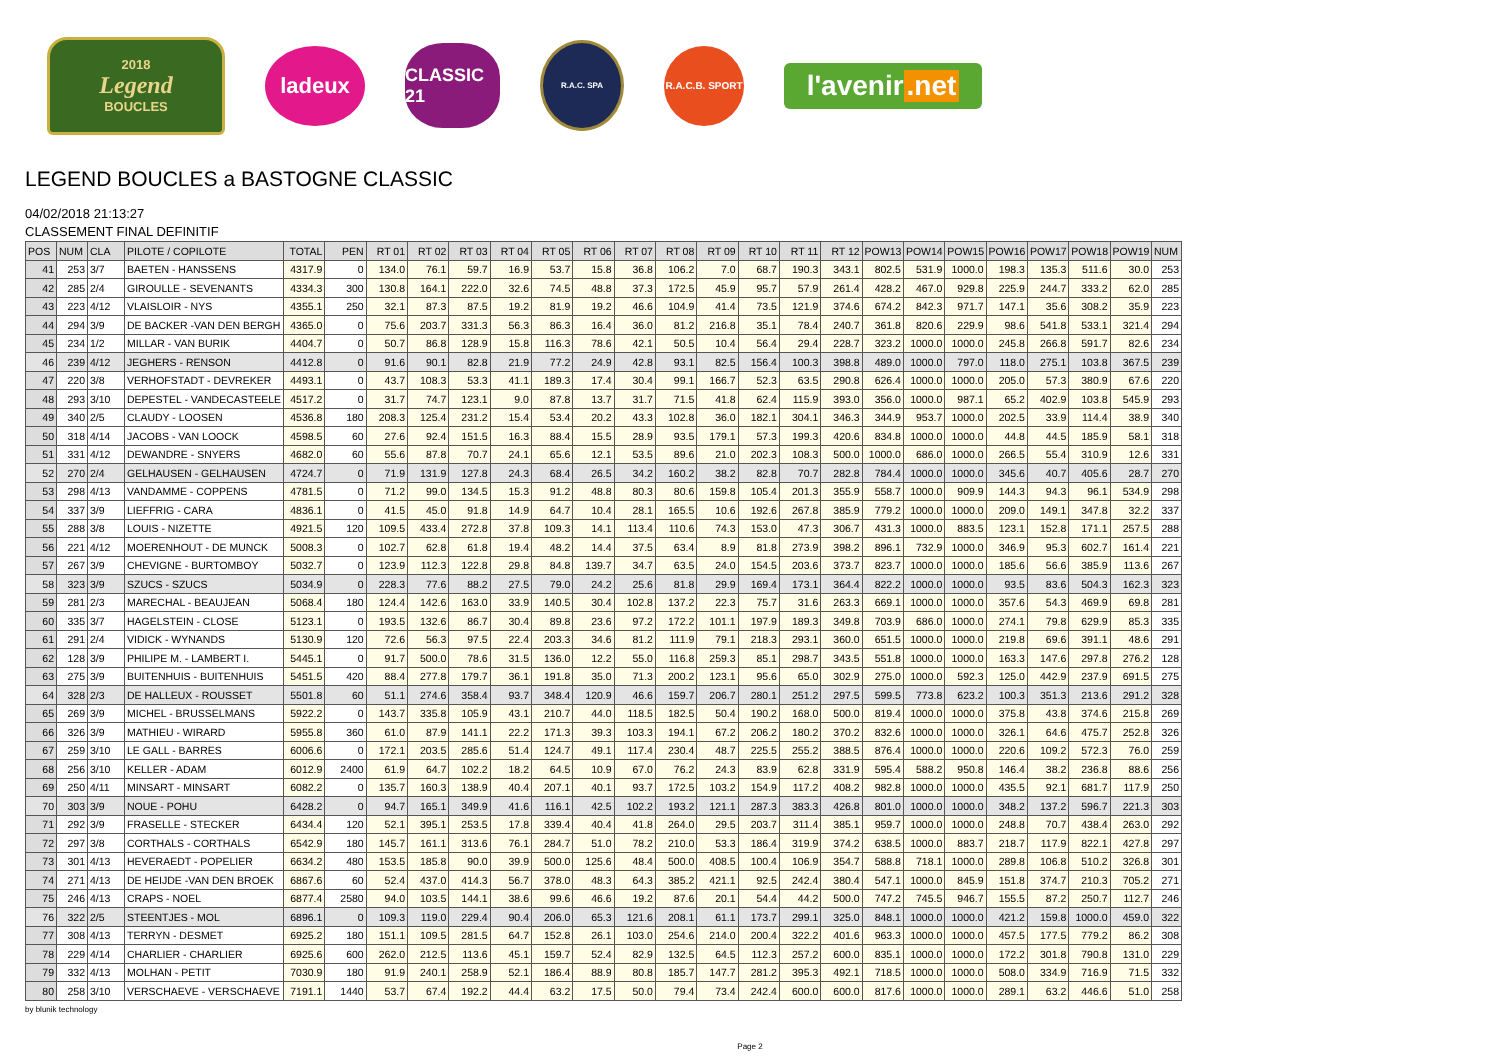2018
Legend
BOUCLES
ladeux
CLASSIC 21
R.A.C. SPA
R.A.C.B. SPORT
l'avenir.net
LEGEND BOUCLES a BASTOGNE CLASSIC
04/02/2018 21:13:27
CLASSEMENT FINAL DEFINITIF
| POS | NUM | CLA | PILOTE / COPILOTE | TOTAL | PEN | RT 01 | RT 02 | RT 03 | RT 04 | RT 05 | RT 06 | RT 07 | RT 08 | RT 09 | RT 10 | RT 11 | RT 12 | POW13 | POW14 | POW15 | POW16 | POW17 | POW18 | POW19 | NUM |
| --- | --- | --- | --- | --- | --- | --- | --- | --- | --- | --- | --- | --- | --- | --- | --- | --- | --- | --- | --- | --- | --- | --- | --- | --- | --- |
| 41 | 253 | 3/7 | BAETEN - HANSSENS | 4317.9 | 0 | 134.0 | 76.1 | 59.7 | 16.9 | 53.7 | 15.8 | 36.8 | 106.2 | 7.0 | 68.7 | 190.3 | 343.1 | 802.5 | 531.9 | 1000.0 | 198.3 | 135.3 | 511.6 | 30.0 | 253 |
| 42 | 285 | 2/4 | GIROULLE - SEVENANTS | 4334.3 | 300 | 130.8 | 164.1 | 222.0 | 32.6 | 74.5 | 48.8 | 37.3 | 172.5 | 45.9 | 95.7 | 57.9 | 261.4 | 428.2 | 467.0 | 929.8 | 225.9 | 244.7 | 333.2 | 62.0 | 285 |
| 43 | 223 | 4/12 | VLAISLOIR - NYS | 4355.1 | 250 | 32.1 | 87.3 | 87.5 | 19.2 | 81.9 | 19.2 | 46.6 | 104.9 | 41.4 | 73.5 | 121.9 | 374.6 | 674.2 | 842.3 | 971.7 | 147.1 | 35.6 | 308.2 | 35.9 | 223 |
| 44 | 294 | 3/9 | DE BACKER -VAN DEN BERGH | 4365.0 | 0 | 75.6 | 203.7 | 331.3 | 56.3 | 86.3 | 16.4 | 36.0 | 81.2 | 216.8 | 35.1 | 78.4 | 240.7 | 361.8 | 820.6 | 229.9 | 98.6 | 541.8 | 533.1 | 321.4 | 294 |
| 45 | 234 | 1/2 | MILLAR - VAN BURIK | 4404.7 | 0 | 50.7 | 86.8 | 128.9 | 15.8 | 116.3 | 78.6 | 42.1 | 50.5 | 10.4 | 56.4 | 29.4 | 228.7 | 323.2 | 1000.0 | 1000.0 | 245.8 | 266.8 | 591.7 | 82.6 | 234 |
| 46 | 239 | 4/12 | JEGHERS - RENSON | 4412.8 | 0 | 91.6 | 90.1 | 82.8 | 21.9 | 77.2 | 24.9 | 42.8 | 93.1 | 82.5 | 156.4 | 100.3 | 398.8 | 489.0 | 1000.0 | 797.0 | 118.0 | 275.1 | 103.8 | 367.5 | 239 |
| 47 | 220 | 3/8 | VERHOFSTADT - DEVREKER | 4493.1 | 0 | 43.7 | 108.3 | 53.3 | 41.1 | 189.3 | 17.4 | 30.4 | 99.1 | 166.7 | 52.3 | 63.5 | 290.8 | 626.4 | 1000.0 | 1000.0 | 205.0 | 57.3 | 380.9 | 67.6 | 220 |
| 48 | 293 | 3/10 | DEPESTEL - VANDECASTEELE | 4517.2 | 0 | 31.7 | 74.7 | 123.1 | 9.0 | 87.8 | 13.7 | 31.7 | 71.5 | 41.8 | 62.4 | 115.9 | 393.0 | 356.0 | 1000.0 | 987.1 | 65.2 | 402.9 | 103.8 | 545.9 | 293 |
| 49 | 340 | 2/5 | CLAUDY - LOOSEN | 4536.8 | 180 | 208.3 | 125.4 | 231.2 | 15.4 | 53.4 | 20.2 | 43.3 | 102.8 | 36.0 | 182.1 | 304.1 | 346.3 | 344.9 | 953.7 | 1000.0 | 202.5 | 33.9 | 114.4 | 38.9 | 340 |
| 50 | 318 | 4/14 | JACOBS - VAN LOOCK | 4598.5 | 60 | 27.6 | 92.4 | 151.5 | 16.3 | 88.4 | 15.5 | 28.9 | 93.5 | 179.1 | 57.3 | 199.3 | 420.6 | 834.8 | 1000.0 | 1000.0 | 44.8 | 44.5 | 185.9 | 58.1 | 318 |
| 51 | 331 | 4/12 | DEWANDRE - SNYERS | 4682.0 | 60 | 55.6 | 87.8 | 70.7 | 24.1 | 65.6 | 12.1 | 53.5 | 89.6 | 21.0 | 202.3 | 108.3 | 500.0 | 1000.0 | 686.0 | 1000.0 | 266.5 | 55.4 | 310.9 | 12.6 | 331 |
| 52 | 270 | 2/4 | GELHAUSEN - GELHAUSEN | 4724.7 | 0 | 71.9 | 131.9 | 127.8 | 24.3 | 68.4 | 26.5 | 34.2 | 160.2 | 38.2 | 82.8 | 70.7 | 282.8 | 784.4 | 1000.0 | 1000.0 | 345.6 | 40.7 | 405.6 | 28.7 | 270 |
| 53 | 298 | 4/13 | VANDAMME - COPPENS | 4781.5 | 0 | 71.2 | 99.0 | 134.5 | 15.3 | 91.2 | 48.8 | 80.3 | 80.6 | 159.8 | 105.4 | 201.3 | 355.9 | 558.7 | 1000.0 | 909.9 | 144.3 | 94.3 | 96.1 | 534.9 | 298 |
| 54 | 337 | 3/9 | LIEFFRIG - CARA | 4836.1 | 0 | 41.5 | 45.0 | 91.8 | 14.9 | 64.7 | 10.4 | 28.1 | 165.5 | 10.6 | 192.6 | 267.8 | 385.9 | 779.2 | 1000.0 | 1000.0 | 209.0 | 149.1 | 347.8 | 32.2 | 337 |
| 55 | 288 | 3/8 | LOUIS - NIZETTE | 4921.5 | 120 | 109.5 | 433.4 | 272.8 | 37.8 | 109.3 | 14.1 | 113.4 | 110.6 | 74.3 | 153.0 | 47.3 | 306.7 | 431.3 | 1000.0 | 883.5 | 123.1 | 152.8 | 171.1 | 257.5 | 288 |
| 56 | 221 | 4/12 | MOERENHOUT - DE MUNCK | 5008.3 | 0 | 102.7 | 62.8 | 61.8 | 19.4 | 48.2 | 14.4 | 37.5 | 63.4 | 8.9 | 81.8 | 273.9 | 398.2 | 896.1 | 732.9 | 1000.0 | 346.9 | 95.3 | 602.7 | 161.4 | 221 |
| 57 | 267 | 3/9 | CHEVIGNE - BURTOMBOY | 5032.7 | 0 | 123.9 | 112.3 | 122.8 | 29.8 | 84.8 | 139.7 | 34.7 | 63.5 | 24.0 | 154.5 | 203.6 | 373.7 | 823.7 | 1000.0 | 1000.0 | 185.6 | 56.6 | 385.9 | 113.6 | 267 |
| 58 | 323 | 3/9 | SZUCS - SZUCS | 5034.9 | 0 | 228.3 | 77.6 | 88.2 | 27.5 | 79.0 | 24.2 | 25.6 | 81.8 | 29.9 | 169.4 | 173.1 | 364.4 | 822.2 | 1000.0 | 1000.0 | 93.5 | 83.6 | 504.3 | 162.3 | 323 |
| 59 | 281 | 2/3 | MARECHAL - BEAUJEAN | 5068.4 | 180 | 124.4 | 142.6 | 163.0 | 33.9 | 140.5 | 30.4 | 102.8 | 137.2 | 22.3 | 75.7 | 31.6 | 263.3 | 669.1 | 1000.0 | 1000.0 | 357.6 | 54.3 | 469.9 | 69.8 | 281 |
| 60 | 335 | 3/7 | HAGELSTEIN - CLOSE | 5123.1 | 0 | 193.5 | 132.6 | 86.7 | 30.4 | 89.8 | 23.6 | 97.2 | 172.2 | 101.1 | 197.9 | 189.3 | 349.8 | 703.9 | 686.0 | 1000.0 | 274.1 | 79.8 | 629.9 | 85.3 | 335 |
| 61 | 291 | 2/4 | VIDICK - WYNANDS | 5130.9 | 120 | 72.6 | 56.3 | 97.5 | 22.4 | 203.3 | 34.6 | 81.2 | 111.9 | 79.1 | 218.3 | 293.1 | 360.0 | 651.5 | 1000.0 | 1000.0 | 219.8 | 69.6 | 391.1 | 48.6 | 291 |
| 62 | 128 | 3/9 | PHILIPE M. - LAMBERT I. | 5445.1 | 0 | 91.7 | 500.0 | 78.6 | 31.5 | 136.0 | 12.2 | 55.0 | 116.8 | 259.3 | 85.1 | 298.7 | 343.5 | 551.8 | 1000.0 | 1000.0 | 163.3 | 147.6 | 297.8 | 276.2 | 128 |
| 63 | 275 | 3/9 | BUITENHUIS - BUITENHUIS | 5451.5 | 420 | 88.4 | 277.8 | 179.7 | 36.1 | 191.8 | 35.0 | 71.3 | 200.2 | 123.1 | 95.6 | 65.0 | 302.9 | 275.0 | 1000.0 | 592.3 | 125.0 | 442.9 | 237.9 | 691.5 | 275 |
| 64 | 328 | 2/3 | DE HALLEUX - ROUSSET | 5501.8 | 60 | 51.1 | 274.6 | 358.4 | 93.7 | 348.4 | 120.9 | 46.6 | 159.7 | 206.7 | 280.1 | 251.2 | 297.5 | 599.5 | 773.8 | 623.2 | 100.3 | 351.3 | 213.6 | 291.2 | 328 |
| 65 | 269 | 3/9 | MICHEL - BRUSSELMANS | 5922.2 | 0 | 143.7 | 335.8 | 105.9 | 43.1 | 210.7 | 44.0 | 118.5 | 182.5 | 50.4 | 190.2 | 168.0 | 500.0 | 819.4 | 1000.0 | 1000.0 | 375.8 | 43.8 | 374.6 | 215.8 | 269 |
| 66 | 326 | 3/9 | MATHIEU - WIRARD | 5955.8 | 360 | 61.0 | 87.9 | 141.1 | 22.2 | 171.3 | 39.3 | 103.3 | 194.1 | 67.2 | 206.2 | 180.2 | 370.2 | 832.6 | 1000.0 | 1000.0 | 326.1 | 64.6 | 475.7 | 252.8 | 326 |
| 67 | 259 | 3/10 | LE GALL - BARRES | 6006.6 | 0 | 172.1 | 203.5 | 285.6 | 51.4 | 124.7 | 49.1 | 117.4 | 230.4 | 48.7 | 225.5 | 255.2 | 388.5 | 876.4 | 1000.0 | 1000.0 | 220.6 | 109.2 | 572.3 | 76.0 | 259 |
| 68 | 256 | 3/10 | KELLER - ADAM | 6012.9 | 2400 | 61.9 | 64.7 | 102.2 | 18.2 | 64.5 | 10.9 | 67.0 | 76.2 | 24.3 | 83.9 | 62.8 | 331.9 | 595.4 | 588.2 | 950.8 | 146.4 | 38.2 | 236.8 | 88.6 | 256 |
| 69 | 250 | 4/11 | MINSART - MINSART | 6082.2 | 0 | 135.7 | 160.3 | 138.9 | 40.4 | 207.1 | 40.1 | 93.7 | 172.5 | 103.2 | 154.9 | 117.2 | 408.2 | 982.8 | 1000.0 | 1000.0 | 435.5 | 92.1 | 681.7 | 117.9 | 250 |
| 70 | 303 | 3/9 | NOUE - POHU | 6428.2 | 0 | 94.7 | 165.1 | 349.9 | 41.6 | 116.1 | 42.5 | 102.2 | 193.2 | 121.1 | 287.3 | 383.3 | 426.8 | 801.0 | 1000.0 | 1000.0 | 348.2 | 137.2 | 596.7 | 221.3 | 303 |
| 71 | 292 | 3/9 | FRASELLE - STECKER | 6434.4 | 120 | 52.1 | 395.1 | 253.5 | 17.8 | 339.4 | 40.4 | 41.8 | 264.0 | 29.5 | 203.7 | 311.4 | 385.1 | 959.7 | 1000.0 | 1000.0 | 248.8 | 70.7 | 438.4 | 263.0 | 292 |
| 72 | 297 | 3/8 | CORTHALS - CORTHALS | 6542.9 | 180 | 145.7 | 161.1 | 313.6 | 76.1 | 284.7 | 51.0 | 78.2 | 210.0 | 53.3 | 186.4 | 319.9 | 374.2 | 638.5 | 1000.0 | 883.7 | 218.7 | 117.9 | 822.1 | 427.8 | 297 |
| 73 | 301 | 4/13 | HEVERAEDT - POPELIER | 6634.2 | 480 | 153.5 | 185.8 | 90.0 | 39.9 | 500.0 | 125.6 | 48.4 | 500.0 | 408.5 | 100.4 | 106.9 | 354.7 | 588.8 | 718.1 | 1000.0 | 289.8 | 106.8 | 510.2 | 326.8 | 301 |
| 74 | 271 | 4/13 | DE HEIJDE -VAN DEN BROEK | 6867.6 | 60 | 52.4 | 437.0 | 414.3 | 56.7 | 378.0 | 48.3 | 64.3 | 385.2 | 421.1 | 92.5 | 242.4 | 380.4 | 547.1 | 1000.0 | 845.9 | 151.8 | 374.7 | 210.3 | 705.2 | 271 |
| 75 | 246 | 4/13 | CRAPS - NOEL | 6877.4 | 2580 | 94.0 | 103.5 | 144.1 | 38.6 | 99.6 | 46.6 | 19.2 | 87.6 | 20.1 | 54.4 | 44.2 | 500.0 | 747.2 | 745.5 | 946.7 | 155.5 | 87.2 | 250.7 | 112.7 | 246 |
| 76 | 322 | 2/5 | STEENTJES - MOL | 6896.1 | 0 | 109.3 | 119.0 | 229.4 | 90.4 | 206.0 | 65.3 | 121.6 | 208.1 | 61.1 | 173.7 | 299.1 | 325.0 | 848.1 | 1000.0 | 1000.0 | 421.2 | 159.8 | 1000.0 | 459.0 | 322 |
| 77 | 308 | 4/13 | TERRYN - DESMET | 6925.2 | 180 | 151.1 | 109.5 | 281.5 | 64.7 | 152.8 | 26.1 | 103.0 | 254.6 | 214.0 | 200.4 | 322.2 | 401.6 | 963.3 | 1000.0 | 1000.0 | 457.5 | 177.5 | 779.2 | 86.2 | 308 |
| 78 | 229 | 4/14 | CHARLIER - CHARLIER | 6925.6 | 600 | 262.0 | 212.5 | 113.6 | 45.1 | 159.7 | 52.4 | 82.9 | 132.5 | 64.5 | 112.3 | 257.2 | 600.0 | 835.1 | 1000.0 | 1000.0 | 172.2 | 301.8 | 790.8 | 131.0 | 229 |
| 79 | 332 | 4/13 | MOLHAN - PETIT | 7030.9 | 180 | 91.9 | 240.1 | 258.9 | 52.1 | 186.4 | 88.9 | 80.8 | 185.7 | 147.7 | 281.2 | 395.3 | 492.1 | 718.5 | 1000.0 | 1000.0 | 508.0 | 334.9 | 716.9 | 71.5 | 332 |
| 80 | 258 | 3/10 | VERSCHAEVE - VERSCHAEVE | 7191.1 | 1440 | 53.7 | 67.4 | 192.2 | 44.4 | 63.2 | 17.5 | 50.0 | 79.4 | 73.4 | 242.4 | 600.0 | 600.0 | 817.6 | 1000.0 | 1000.0 | 289.1 | 63.2 | 446.6 | 51.0 | 258 |
by blunik technology
Page 2